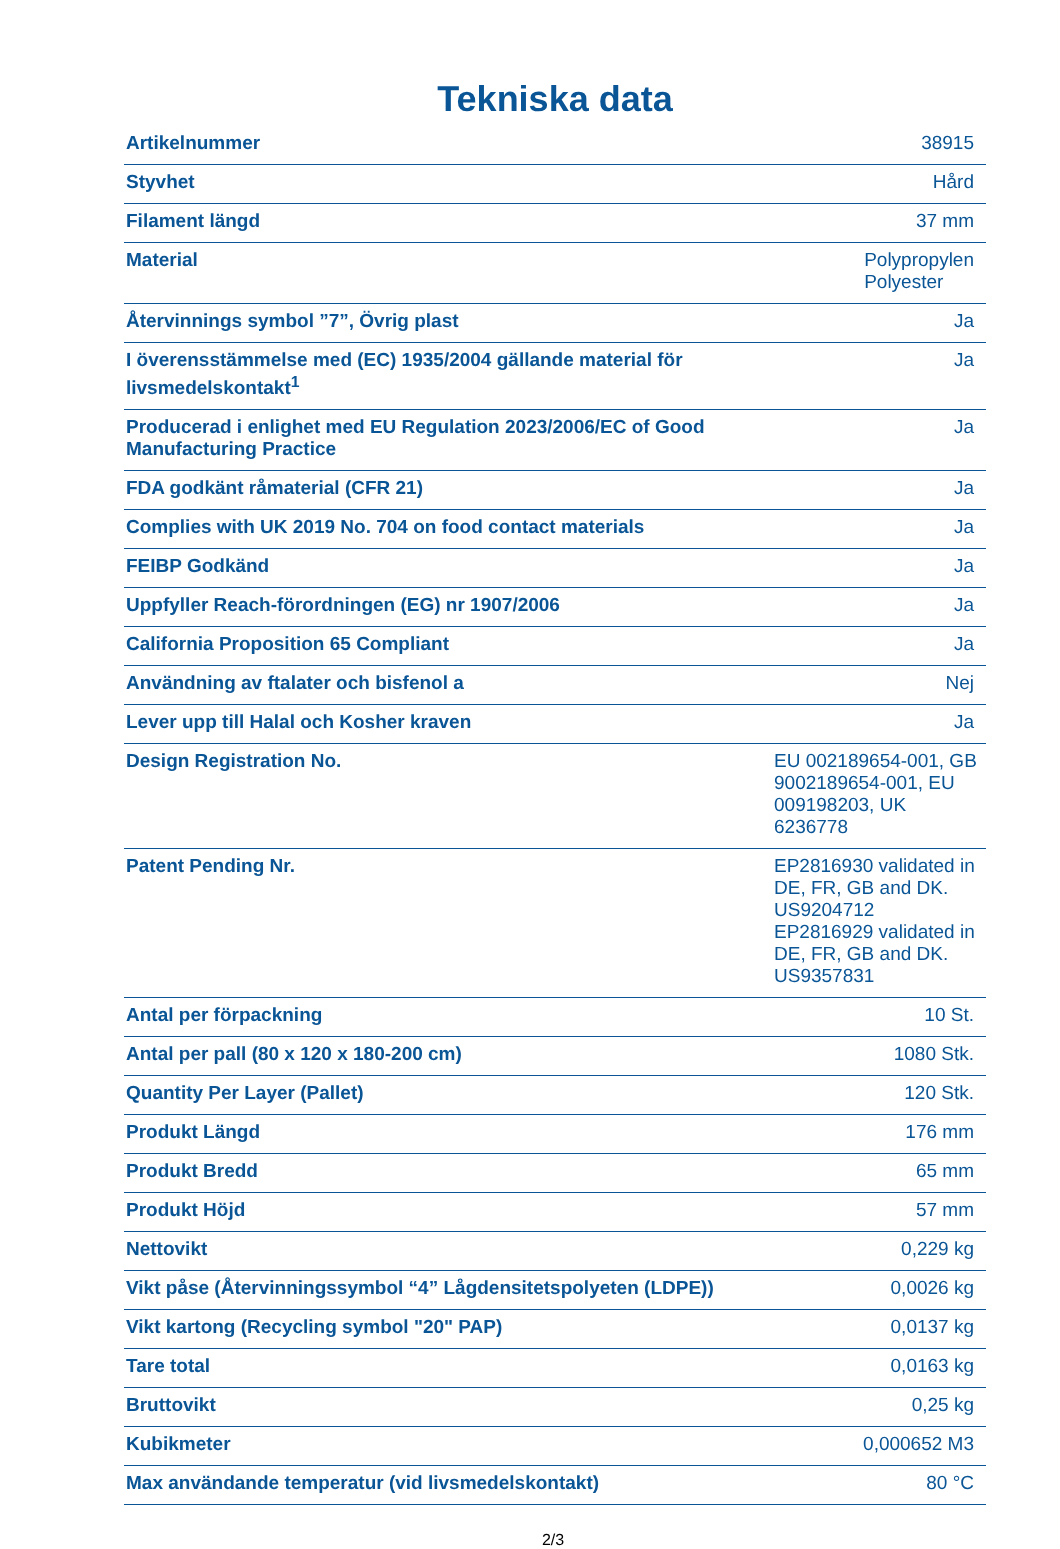Tekniska data
| Artikelnummer | 38915 |
| Styvhet | Hård |
| Filament längd | 37 mm |
| Material | Polypropylen Polyester |
| Återvinnings symbol ”7”, Övrig plast | Ja |
| I överensstämmelse med (EC) 1935/2004 gällande material för livsmedelskontakt<sup>1</sup> | Ja |
| Producerad i enlighet med EU Regulation 2023/2006/EC of Good Manufacturing Practice | Ja |
| FDA godkänt råmaterial (CFR 21) | Ja |
| Complies with UK 2019 No. 704 on food contact materials | Ja |
| FEIBP Godkänd | Ja |
| Uppfyller Reach-förordningen (EG) nr 1907/2006 | Ja |
| California Proposition 65 Compliant | Ja |
| Användning av ftalater och bisfenol a | Nej |
| Lever upp till Halal och Kosher kraven | Ja |
| Design Registration No. | EU 002189654-001, GB 9002189654-001, EU 009198203, UK 6236778 |
| Patent Pending Nr. | EP2816930 validated in DE, FR, GB and DK. US9204712 EP2816929 validated in DE, FR, GB and DK. US9357831 |
| Antal per förpackning | 10 St. |
| Antal per pall (80 x 120 x 180-200 cm) | 1080 Stk. |
| Quantity Per Layer (Pallet) | 120 Stk. |
| Produkt Längd | 176 mm |
| Produkt Bredd | 65 mm |
| Produkt Höjd | 57 mm |
| Nettovikt | 0,229 kg |
| Vikt påse (Återvinningssymbol “4” Lågdensitetspolyeten (LDPE)) | 0,0026 kg |
| Vikt kartong (Recycling symbol "20" PAP) | 0,0137 kg |
| Tare total | 0,0163 kg |
| Bruttovikt | 0,25 kg |
| Kubikmeter | 0,000652 M3 |
| Max användande temperatur (vid livsmedelskontakt) | 80 °C |
2/3